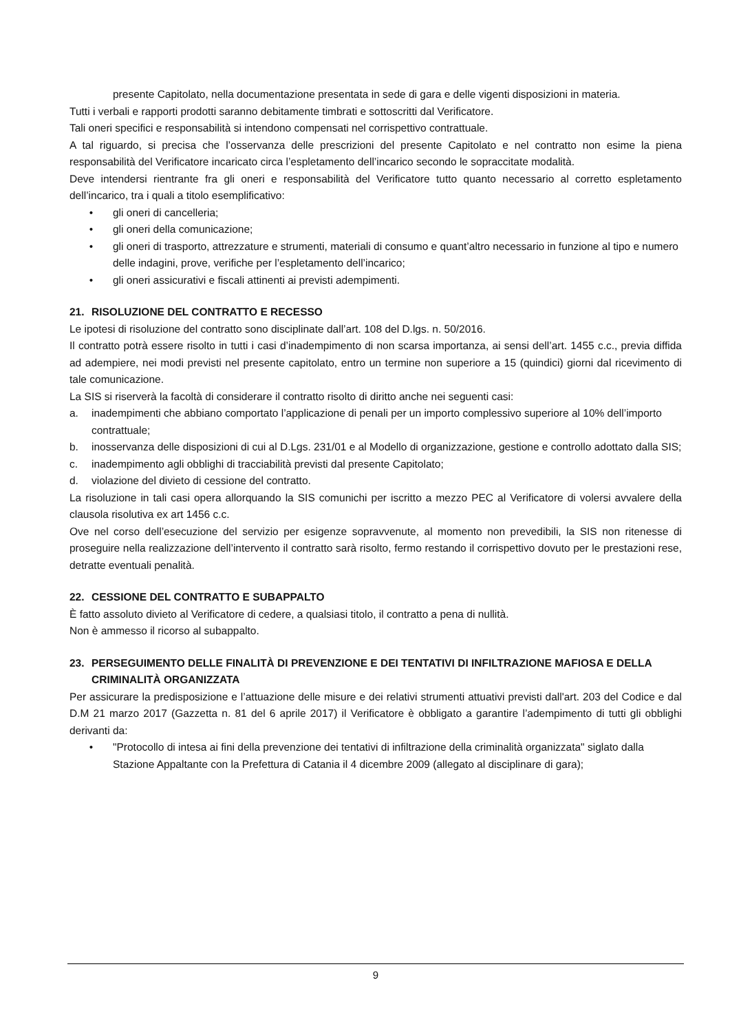presente Capitolato, nella documentazione presentata in sede di gara e delle vigenti disposizioni in materia.
Tutti i verbali e rapporti prodotti saranno debitamente timbrati e sottoscritti dal Verificatore.
Tali oneri specifici e responsabilità si intendono compensati nel corrispettivo contrattuale.
A tal riguardo, si precisa che l’osservanza delle prescrizioni del presente Capitolato e nel contratto non esime la piena responsabilità del Verificatore incaricato circa l’espletamento dell’incarico secondo le sopraccitate modalità.
Deve intendersi rientrante fra gli oneri e responsabilità del Verificatore tutto quanto necessario al corretto espletamento dell’incarico, tra i quali a titolo esemplificativo:
• gli oneri di cancelleria;
• gli oneri della comunicazione;
• gli oneri di trasporto, attrezzature e strumenti, materiali di consumo e quant’altro necessario in funzione al tipo e numero delle indagini, prove, verifiche per l’espletamento dell’incarico;
• gli oneri assicurativi e fiscali attinenti ai previsti adempimenti.
21. RISOLUZIONE DEL CONTRATTO E RECESSO
Le ipotesi di risoluzione del contratto sono disciplinate dall’art. 108 del D.lgs. n. 50/2016.
Il contratto potrà essere risolto in tutti i casi d’inadempimento di non scarsa importanza, ai sensi dell’art. 1455 c.c., previa diffida ad adempiere, nei modi previsti nel presente capitolato, entro un termine non superiore a 15 (quindici) giorni dal ricevimento di tale comunicazione.
La SIS si riserverà la facoltà di considerare il contratto risolto di diritto anche nei seguenti casi:
a. inadempimenti che abbiano comportato l’applicazione di penali per un importo complessivo superiore al 10% dell’importo contrattuale;
b. inosservanza delle disposizioni di cui al D.Lgs. 231/01 e al Modello di organizzazione, gestione e controllo adottato dalla SIS;
c. inadempimento agli obblighi di tracciabilità previsti dal presente Capitolato;
d. violazione del divieto di cessione del contratto.
La risoluzione in tali casi opera allorquando la SIS comunichi per iscritto a mezzo PEC al Verificatore di volersi avvalere della clausola risolutiva ex art 1456 c.c.
Ove nel corso dell’esecuzione del servizio per esigenze sopravvenute, al momento non prevedibili, la SIS non ritenesse di proseguire nella realizzazione dell’intervento il contratto sarà risolto, fermo restando il corrispettivo dovuto per le prestazioni rese, detratte eventuali penalità.
22. CESSIONE DEL CONTRATTO E SUBAPPALTO
È fatto assoluto divieto al Verificatore di cedere, a qualsiasi titolo, il contratto a pena di nullità.
Non è ammesso il ricorso al subappalto.
23. PERSEGUIMENTO DELLE FINALITÀ DI PREVENZIONE E DEI TENTATIVI DI INFILTRAZIONE MAFIOSA E DELLA CRIMINALITÀ ORGANIZZATA
Per assicurare la predisposizione e l’attuazione delle misure e dei relativi strumenti attuativi previsti dall'art. 203 del Codice e dal D.M 21 marzo 2017 (Gazzetta n. 81 del 6 aprile 2017) il Verificatore è obbligato a garantire l’adempimento di tutti gli obblighi derivanti da:
• "Protocollo di intesa ai fini della prevenzione dei tentativi di infiltrazione della criminalità organizzata" siglato dalla Stazione Appaltante con la Prefettura di Catania il 4 dicembre 2009 (allegato al disciplinare di gara);
9